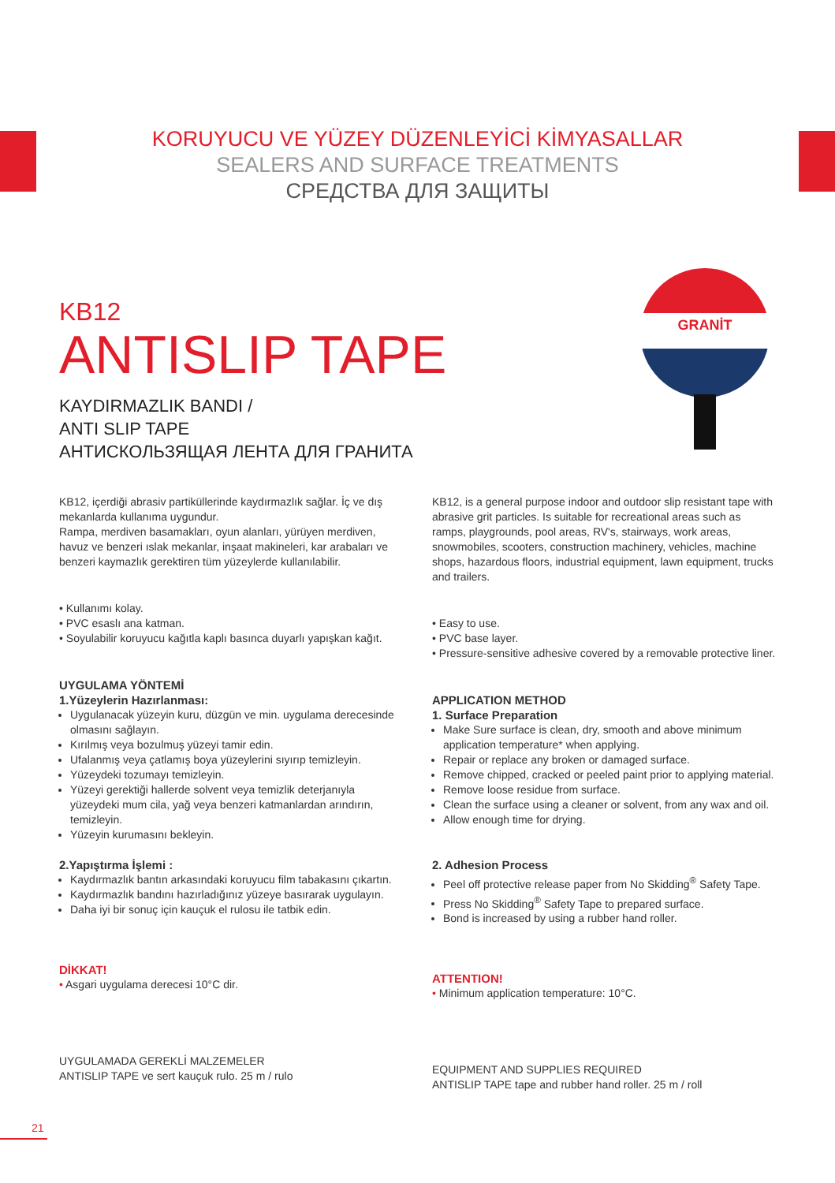KORUYUCU VE YÜZEY DÜZENLEYİCİ KİMYASALLAR
SEALERS AND SURFACE TREATMENTS
СРЕДСТВА ДЛЯ ЗАЩИТЫ
GRANİT
KB12
ANTISLIP TAPE
KAYDIRMAZLIK BANDI /
ANTI SLIP TAPE
АНТИСКОЛЬЗЯЩАЯ ЛЕНТА ДЛЯ ГРАНИТА
KB12, içerdiği abrasiv partiküllerinde kaydırmazlık sağlar. İç ve dış mekanlarda kullanıma uygundur.
Rampa, merdiven basamakları, oyun alanları, yürüyen merdiven, havuz ve benzeri ıslak mekanlar, inşaat makineleri, kar arabaları ve benzeri kaymazlık gerektiren tüm yüzeylerde kullanılabilir.
• Kullanımı kolay.
• PVC esaslı ana katman.
• Soyulabilir koruyucu kağıtla kaplı basınca duyarlı yapışkan kağıt.
UYGULAMA YÖNTEMİ
1.Yüzeylerin Hazırlanması:
Uygulanacak yüzeyin kuru, düzgün ve min. uygulama derecesinde olmasını sağlayın.
Kırılmış veya bozulmuş yüzeyi tamir edin.
Ufalanmış veya çatlamış boya yüzeylerini sıyırıp temizleyin.
Yüzeydeki tozumayı temizleyin.
Yüzeyi gerektiği hallerde solvent veya temizlik deterjanıyla yüzeydeki mum cila, yağ veya benzeri katmanlardan arındırın, temizleyin.
Yüzeyin kurumasını bekleyin.
2.Yapıştırma İşlemi :
Kaydırmazlık bantın arkasındaki koruyucu film tabakasını çıkartın.
Kaydırmazlık bandını hazırladığınız yüzeye basırarak uygulayın.
Daha iyi bir sonuç için kauçuk el rulosu ile tatbik edin.
DİKKAT!
• Asgari uygulama derecesi 10°C dir.
UYGULAMADA GEREKLİ MALZEMELER
ANTISLIP TAPE ve sert kauçuk rulo. 25 m / rulo
KB12, is a general purpose indoor and outdoor slip resistant tape with abrasive grit particles. Is suitable for recreational areas such as ramps, playgrounds, pool areas, RV's, stairways, work areas, snowmobiles, scooters, construction machinery, vehicles, machine shops, hazardous floors, industrial equipment, lawn equipment, trucks and trailers.
• Easy to use.
• PVC base layer.
• Pressure-sensitive adhesive covered by a removable protective liner.
APPLICATION METHOD
1. Surface Preparation
Make Sure surface is clean, dry, smooth and above minimum application temperature* when applying.
Repair or replace any broken or damaged surface.
Remove chipped, cracked or peeled paint prior to applying material.
Remove loose residue from surface.
Clean the surface using a cleaner or solvent, from any wax and oil.
Allow enough time for drying.
2. Adhesion Process
Peel off protective release paper from No Skidding<sup>®</sup> Safety Tape.
Press No Skidding<sup>®</sup> Safety Tape to prepared surface.
Bond is increased by using a rubber hand roller.
ATTENTION!
• Minimum application temperature: 10°C.
EQUIPMENT AND SUPPLIES REQUIRED
ANTISLIP TAPE tape and rubber hand roller. 25 m / roll
21